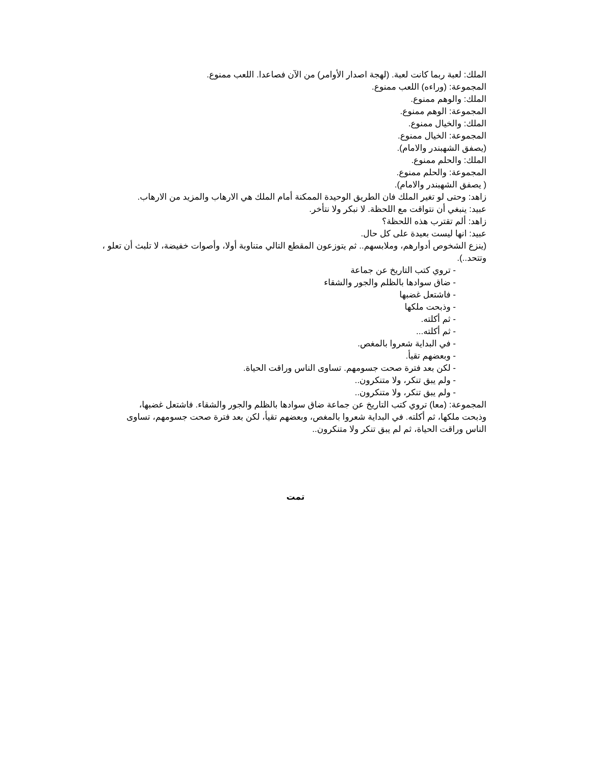الملك: لعبة ربما كانت لعبة. (لهجة اصدار الأوامر) من الآن فصاعدا. اللعب ممنوع.
المجموعة: (وراءه) اللعب ممنوع.
الملك: والوهم ممنوع.
المجموعة: الوهم ممنوع.
الملك: والخيال ممنوع.
المجموعة: الخيال ممنوع.
(يصفق الشهبندر والامام).
الملك: والحلم ممنوع.
المجموعة: والحلم ممنوع.
( يصفق الشهبندر والامام).
زاهد: وحتى لو تغير الملك فان الطريق الوحيدة الممكنة أمام الملك هي الارهاب والمزيد من الارهاب.
عبيد: ينبغي أن نتواقت مع اللحظة. لا نبكر ولا نتأخر.
زاهد: ألم تقترب هذه اللحظة؟
عبيد: انها ليست بعيدة على كل حال.
(ينزع الشخوص أدوارهم، وملابسهم.. ثم يتوزعون المقطع التالي متناوبة أولا، وأصوات خفيضة، لا تلبث أن تعلو ، وتتحد..).
- تروي كتب التاريخ عن جماعة
- ضاق سوادها بالظلم والجور والشقاء
- فاشتعل غضبها
- وذبحت ملكها
- ثم أكلته.
- ثم أكلته...
- في البداية شعروا بالمغص.
- وبعضهم تقيأ.
- لكن بعد فترة صحت جسومهم. تساوى الناس وراقت الحياة.
- ولم يبق تنكر، ولا متنكرون..
- ولم يبق تنكر، ولا متنكرون..
المجموعة: (معا) تروي كتب التاريخ عن جماعة ضاق سوادها بالظلم والجور والشقاء. فاشتعل غضبها، وذبحت ملكها، ثم أكلته. في البداية شعروا بالمغص، وبعضهم تقيأ، لكن بعد فترة صحت جسومهم، تساوى الناس وراقت الحياة، ثم لم يبق تنكر ولا متنكرون..
تمت